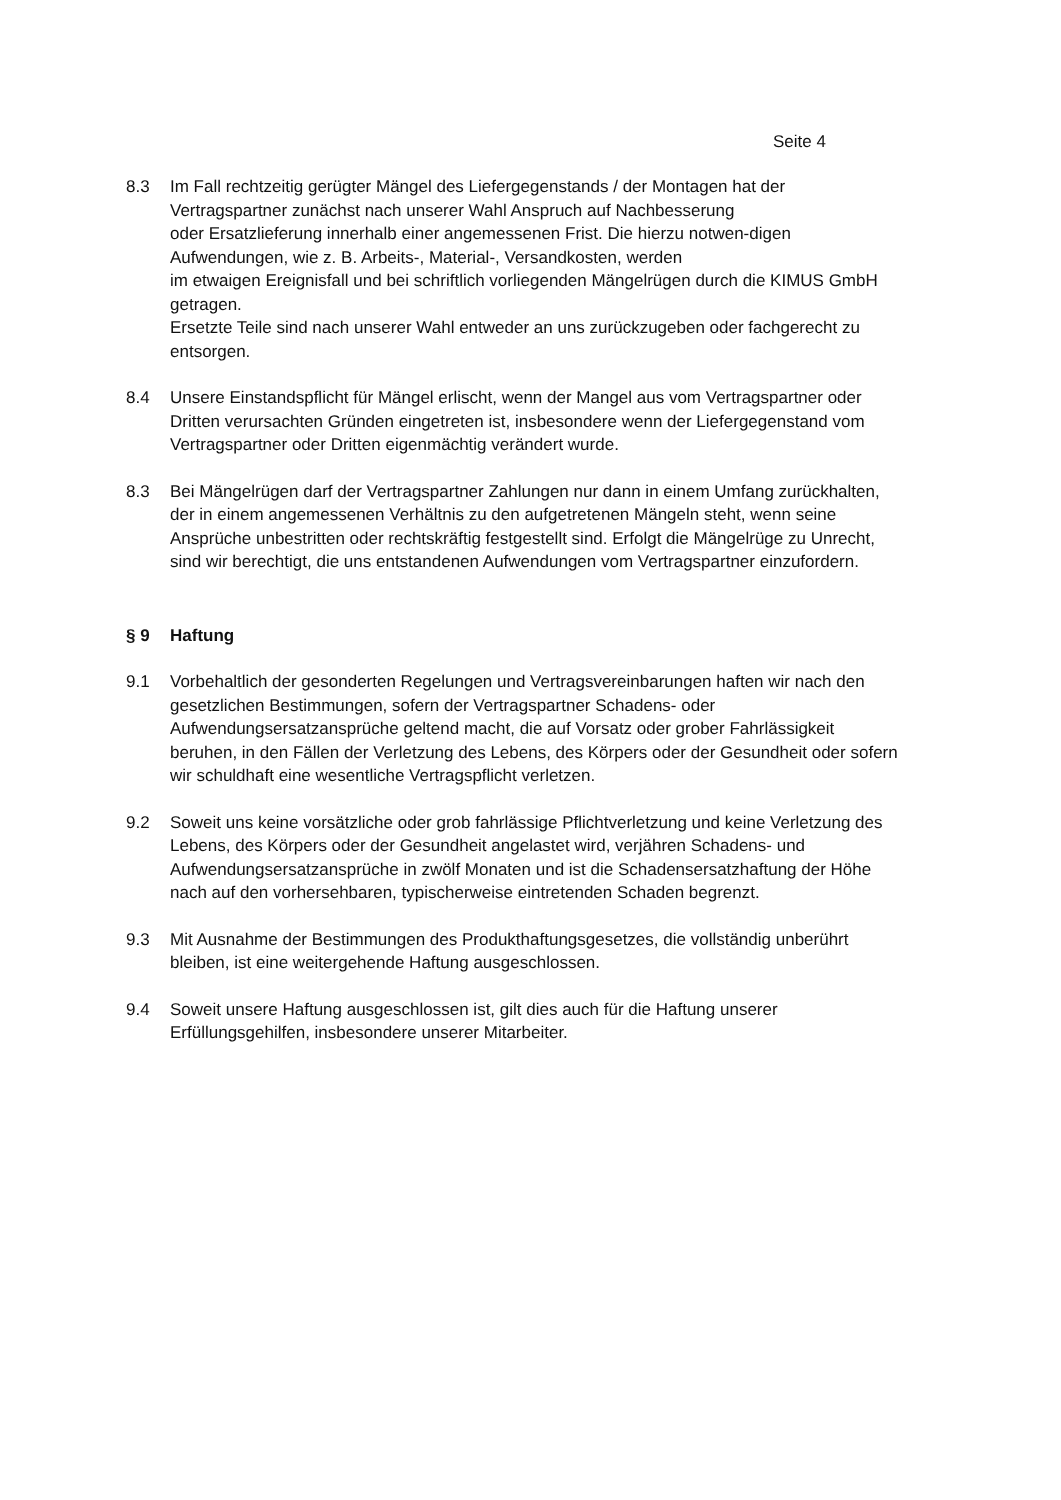Seite 4
8.3 Im Fall rechtzeitig gerügter Mängel des Liefergegenstands / der Montagen hat der Vertragspartner zunächst nach unserer Wahl Anspruch auf Nachbesserung
oder Ersatzlieferung innerhalb einer angemessenen Frist. Die hierzu notwen-digen Aufwendungen, wie z. B. Arbeits-, Material-, Versandkosten, werden
im etwaigen Ereignisfall und bei schriftlich vorliegenden Mängelrügen durch die KIMUS GmbH getragen.
Ersetzte Teile sind nach unserer Wahl entweder an uns zurückzugeben oder fachgerecht zu entsorgen.
8.4 Unsere Einstandspflicht für Mängel erlischt, wenn der Mangel aus vom Vertragspartner oder Dritten verursachten Gründen eingetreten ist, insbesondere wenn der Liefergegenstand vom Vertragspartner oder Dritten eigenmächtig verändert wurde.
8.3 Bei Mängelrügen darf der Vertragspartner Zahlungen nur dann in einem Umfang zurückhalten, der in einem angemessenen Verhältnis zu den aufgetretenen Mängeln steht, wenn seine Ansprüche unbestritten oder rechtskräftig festgestellt sind. Erfolgt die Mängelrüge zu Unrecht, sind wir berechtigt, die uns entstandenen Aufwendungen vom Vertragspartner einzufordern.
§ 9 Haftung
9.1 Vorbehaltlich der gesonderten Regelungen und Vertragsvereinbarungen haften wir nach den gesetzlichen Bestimmungen, sofern der Vertragspartner Schadens- oder Aufwendungsersatzansprüche geltend macht, die auf Vorsatz oder grober Fahrlässigkeit beruhen, in den Fällen der Verletzung des Lebens, des Körpers oder der Gesundheit oder sofern wir schuldhaft eine wesentliche Vertragspflicht verletzen.
9.2 Soweit uns keine vorsätzliche oder grob fahrlässige Pflichtverletzung und keine Verletzung des Lebens, des Körpers oder der Gesundheit angelastet wird, verjähren Schadens- und Aufwendungsersatzansprüche in zwölf Monaten und ist die Schadensersatzhaftung der Höhe nach auf den vorhersehbaren, typischerweise eintretenden Schaden begrenzt.
9.3 Mit Ausnahme der Bestimmungen des Produkthaftungsgesetzes, die vollständig unberührt bleiben, ist eine weitergehende Haftung ausgeschlossen.
9.4 Soweit unsere Haftung ausgeschlossen ist, gilt dies auch für die Haftung unserer Erfüllungsgehilfen, insbesondere unserer Mitarbeiter.